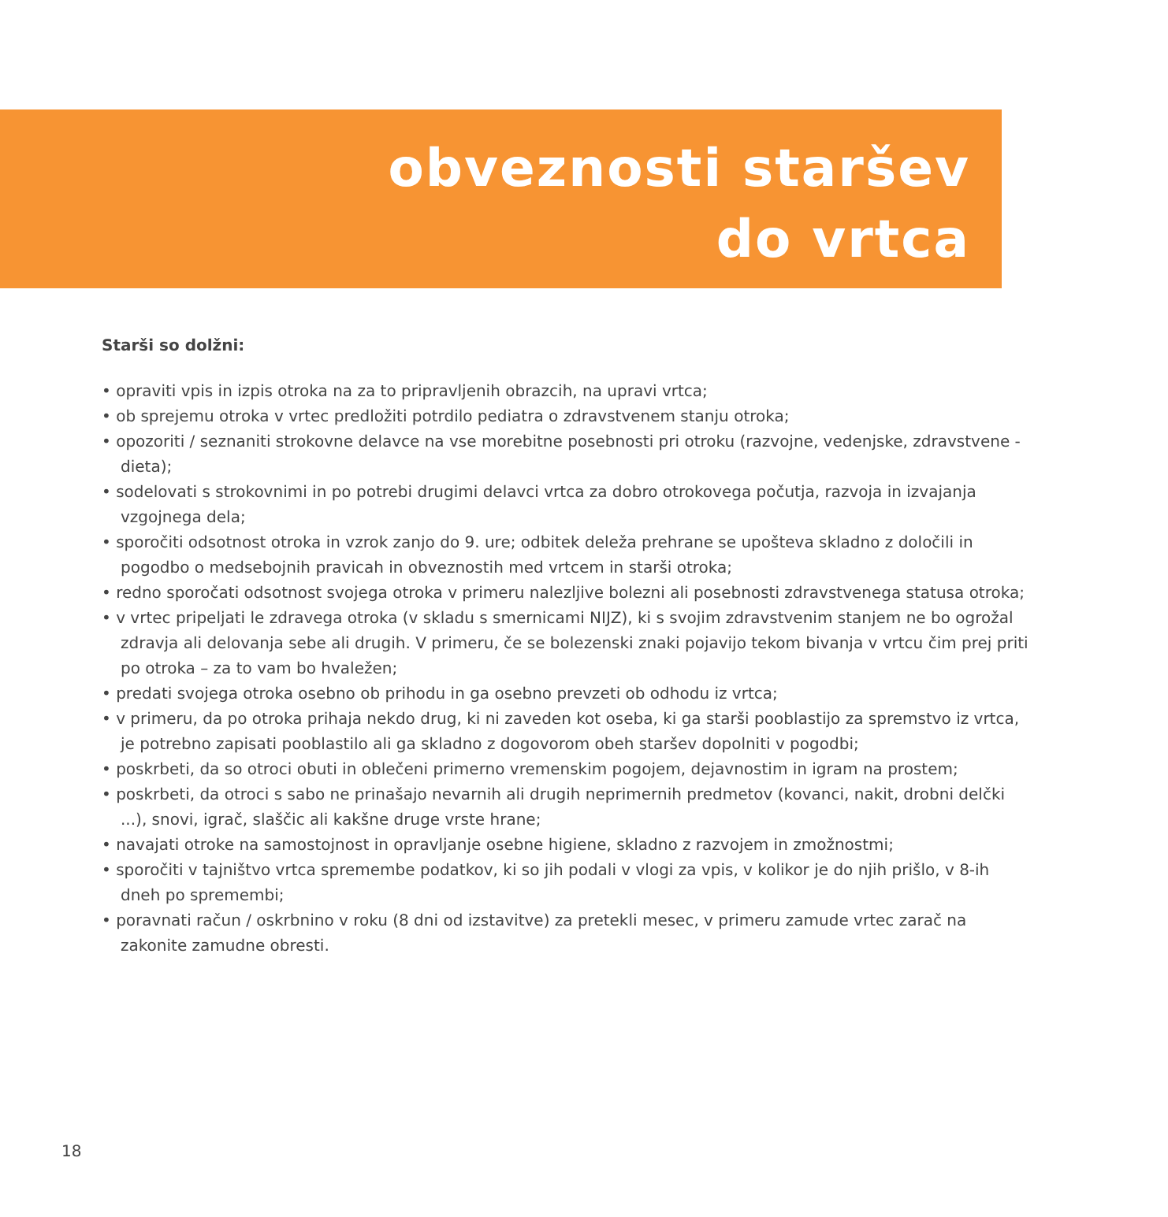obveznosti staršev
do vrtca
Starši so dolžni:
• opraviti vpis in izpis otroka na za to pripravljenih obrazcih, na upravi vrtca;
• ob sprejemu otroka v vrtec predložiti potrdilo pediatra o zdravstvenem stanju otroka;
• opozoriti / seznaniti strokovne delavce na vse morebitne posebnosti pri otroku (razvojne, vedenjske, zdravstvene - dieta);
• sodelovati s strokovnimi in po potrebi drugimi delavci vrtca za dobro otrokovega počutja, razvoja in izvajanja vzgojnega dela;
• sporočiti odsotnost otroka in vzrok zanjo do 9. ure; odbitek deleža prehrane se upošteva skladno z določili in pogodbo o medsebojnih pravicah in obveznostih med vrtcem in starši otroka;
• redno sporočati odsotnost svojega otroka v primeru nalezljive bolezni ali posebnosti zdravstvenega statusa otroka;
• v vrtec pripeljati le zdravega otroka (v skladu s smernicami NIJZ), ki s svojim zdravstvenim stanjem ne bo ogrožal zdravja ali delovanja sebe ali drugih. V primeru, če se bolezenski znaki pojavijo tekom bivanja v vrtcu čim prej priti po otroka – za to vam bo hvaležen;
• predati svojega otroka osebno ob prihodu in ga osebno prevzeti ob odhodu iz vrtca;
• v primeru, da po otroka prihaja nekdo drug, ki ni zaveden kot oseba, ki ga starši pooblastijo za spremstvo iz vrtca, je potrebno zapisati pooblastilo ali ga skladno z dogovorom obeh staršev dopolniti v pogodbi;
• poskrbeti, da so otroci obuti in oblečeni primerno vremenskim pogojem, dejavnostim in igram na prostem;
• poskrbeti, da otroci s sabo ne prinašajo nevarnih ali drugih neprimernih predmetov (kovanci, nakit, drobni delčki ...), snovi, igrač, slaščic ali kakšne druge vrste hrane;
• navajati otroke na samostojnost in opravljanje osebne higiene, skladno z razvojem in zmožnostmi;
• sporočiti v tajništvo vrtca spremembe podatkov, ki so jih podali v vlogi za vpis, v kolikor je do njih prišlo, v 8-ih dneh po spremembi;
• poravnati račun / oskrbnino v roku (8 dni od izstavitve) za pretekli mesec, v primeru zamude vrtec zarač na zakonite zamudne obresti.
18